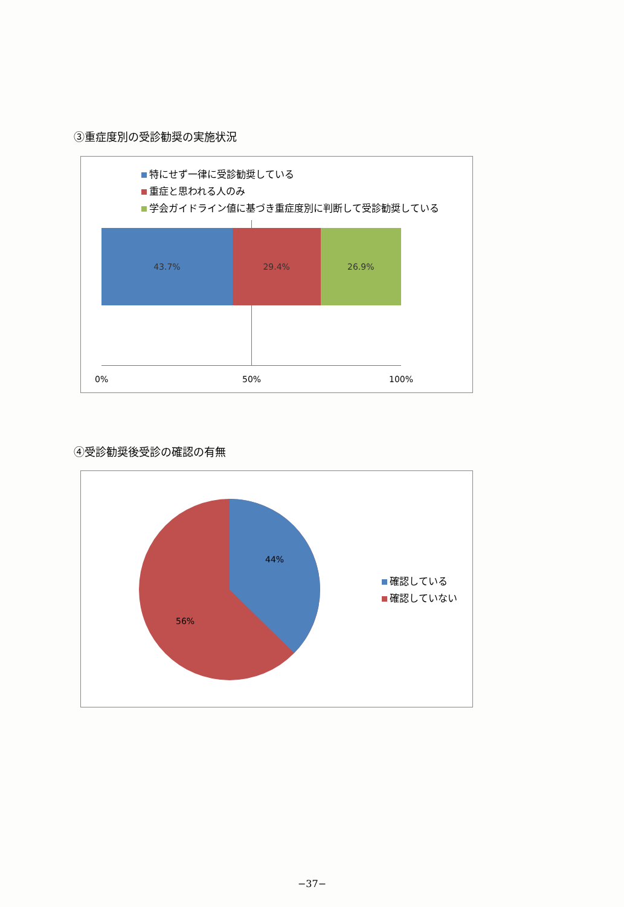③重症度別の受診勧奨の実施状況
特にせず一律に受診勧奨している
重症と思われる人のみ
学会ガイドライン値に基づき重症度別に判断して受診勧奨している
43.7% 29.4% 26.9%
0% 50% 100%
④受診勧奨後受診の確認の有無
44%
56%
確認している
確認していない
−37−